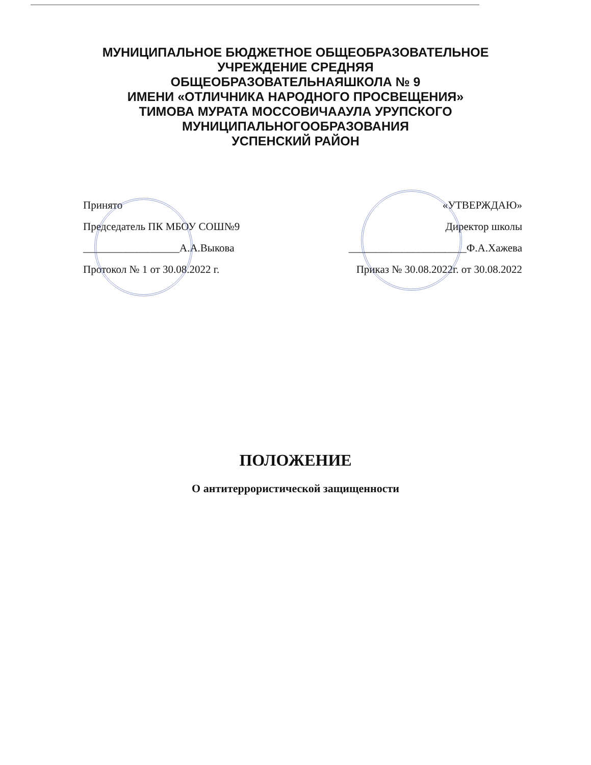МУНИЦИПАЛЬНОЕ БЮДЖЕТНОЕ ОБЩЕОБРАЗОВАТЕЛЬНОЕ
УЧРЕЖДЕНИЕ СРЕДНЯЯ
ОБЩЕОБРАЗОВАТЕЛЬНАЯШКОЛА № 9
ИМЕНИ «ОТЛИЧНИКА НАРОДНОГО ПРОСВЕЩЕНИЯ»
ТИМОВА МУРАТА МОССОВИЧААУЛА УРУПСКОГО
МУНИЦИПАЛЬНОГООБРАЗОВАНИЯ
УСПЕНСКИЙ РАЙОН
Принято
Председатель ПК МБОУ СОШ№9
__________________А.А.Выкова
Протокол № 1 от 30.08.2022 г.
«УТВЕРЖДАЮ»
Директор школы
______________________Ф.А.Хажева
Приказ № 30.08.2022г. от 30.08.2022
ПОЛОЖЕНИЕ
О антитеррористической защищенности